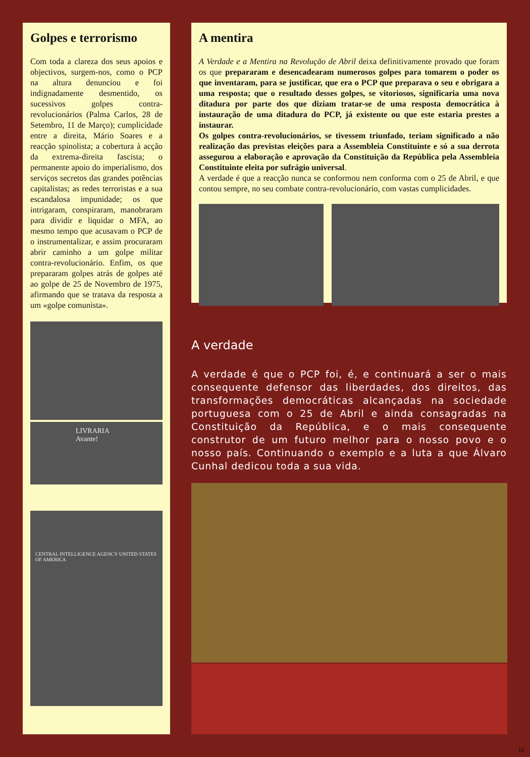Golpes e terrorismo
Com toda a clareza dos seus apoios e objectivos, surgem-nos, como o PCP na altura denunciou e foi indignadamente desmentido, os sucessivos golpes contra-revolucionários (Palma Carlos, 28 de Setembro, 11 de Março); cumplicidade entre a direita, Mário Soares e a reacção spinolista; a cobertura à acção da extrema-direita fascista; o permanente apoio do imperialismo, dos serviços secretos das grandes potências capitalistas; as redes terroristas e a sua escandalosa impunidade; os que intrigaram, conspiraram, manobraram para dividir e liquidar o MFA, ao mesmo tempo que acusavam o PCP de o instrumentalizar, e assim procuraram abrir caminho a um golpe militar contra-revolucionário. Enfim, os que prepararam golpes atrás de golpes até ao golpe de 25 de Novembro de 1975, afirmando que se tratava da resposta a um «golpe comunista».
LIVRARIA Avante!
CENTRAL INTELLIGENCE AGENCY UNITED STATES OF AMERICA
A mentira
A Verdade e a Mentira na Revolução de Abril deixa definitivamente provado que foram os que prepararam e desencadearam numerosos golpes para tomarem o poder os que inventaram, para se justificar, que era o PCP que preparava o seu e obrigara a uma resposta; que o resultado desses golpes, se vitoriosos, significaria uma nova ditadura por parte dos que diziam tratar-se de uma resposta democrática à instauração de uma ditadura do PCP, já existente ou que este estaria prestes a instaurar.
Os golpes contra-revolucionários, se tivessem triunfado, teriam significado a não realização das previstas eleições para a Assembleia Constituinte e só a sua derrota assegurou a elaboração e aprovação da Constituição da República pela Assembleia Constituinte eleita por sufrágio universal.
A verdade é que a reacção nunca se conformou nem conforma com o 25 de Abril, e que contou sempre, no seu combate contra-revolucionário, com vastas cumplicidades.
A verdade
A verdade é que o PCP foi, é, e continuará a ser o mais consequente defensor das liberdades, dos direitos, das transformações democráticas alcançadas na sociedade portuguesa com o 25 de Abril e ainda consagradas na Constituição da República, e o mais consequente construtor de um futuro melhor para o nosso povo e o nosso país. Continuando o exemplo e a luta a que Álvaro Cunhal dedicou toda a sua vida.
12